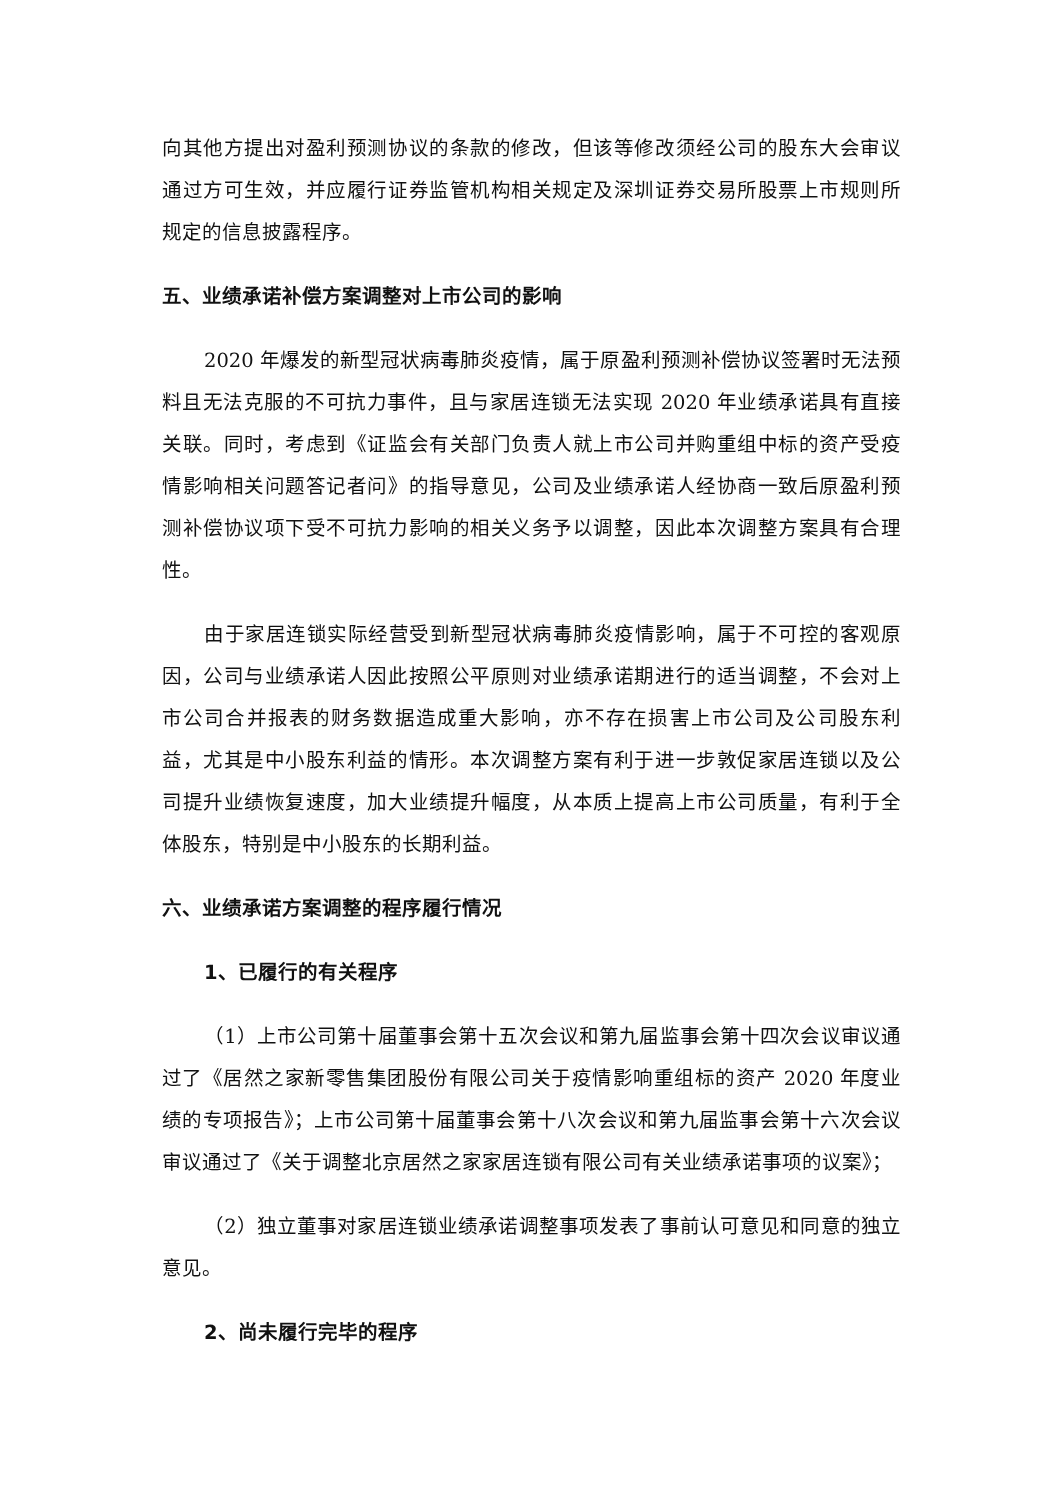向其他方提出对盈利预测协议的条款的修改，但该等修改须经公司的股东大会审议通过方可生效，并应履行证券监管机构相关规定及深圳证券交易所股票上市规则所规定的信息披露程序。
五、业绩承诺补偿方案调整对上市公司的影响
2020 年爆发的新型冠状病毒肺炎疫情，属于原盈利预测补偿协议签署时无法预料且无法克服的不可抗力事件，且与家居连锁无法实现 2020 年业绩承诺具有直接关联。同时，考虑到《证监会有关部门负责人就上市公司并购重组中标的资产受疫情影响相关问题答记者问》的指导意见，公司及业绩承诺人经协商一致后原盈利预测补偿协议项下受不可抗力影响的相关义务予以调整，因此本次调整方案具有合理性。
由于家居连锁实际经营受到新型冠状病毒肺炎疫情影响，属于不可控的客观原因，公司与业绩承诺人因此按照公平原则对业绩承诺期进行的适当调整，不会对上市公司合并报表的财务数据造成重大影响，亦不存在损害上市公司及公司股东利益，尤其是中小股东利益的情形。本次调整方案有利于进一步敦促家居连锁以及公司提升业绩恢复速度，加大业绩提升幅度，从本质上提高上市公司质量，有利于全体股东，特别是中小股东的长期利益。
六、业绩承诺方案调整的程序履行情况
1、已履行的有关程序
（1）上市公司第十届董事会第十五次会议和第九届监事会第十四次会议审议通过了《居然之家新零售集团股份有限公司关于疫情影响重组标的资产 2020 年度业绩的专项报告》；上市公司第十届董事会第十八次会议和第九届监事会第十六次会议审议通过了《关于调整北京居然之家家居连锁有限公司有关业绩承诺事项的议案》；
（2）独立董事对家居连锁业绩承诺调整事项发表了事前认可意见和同意的独立意见。
2、尚未履行完毕的程序